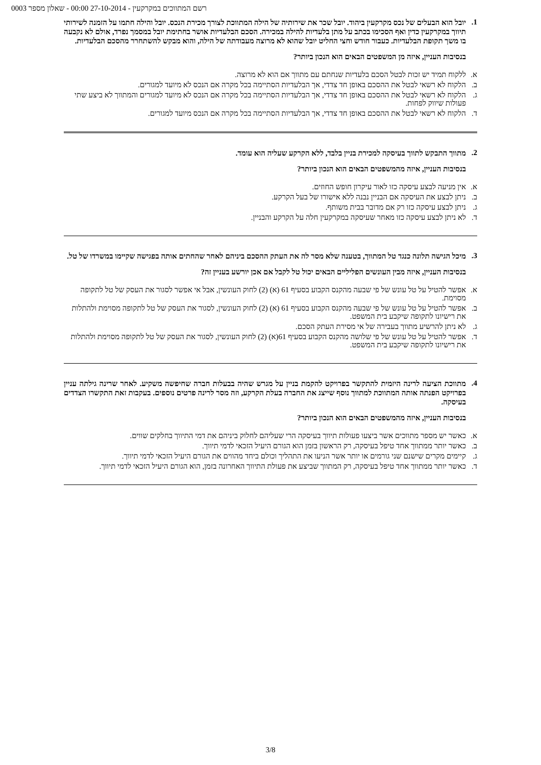רשם המתווכים במקרקעין - 27-10-2014 00:00 - שאלון מספר 0003
1.
יובל הוא הבעלים של נכס מקרקעין ביהוד. יובל שכר את שירותיה של הילה המתווכת לצורך מכירת הנכס. יובל והילה חתמו על הזמנה לשירותי תיווך במקרקעין כדין ואף הסכימו בכתב על מתן בלעדיות להילה במכירה. הסכם הבלעדיות אושר בחתימת יובל במסמך נפרד, אולם לא נקבעה בו משך תקופת הבלעדיות. כעבור חודש וחצי החליט יובל שהוא לא מרוצה מעבודתה של הילה, והוא מבקש להשתחרר מהסכם הבלעדיות.
בנסיבות העניין, איזה מן המשפטים הבאים הוא הנכון ביותר?
א. ללקוח תמיד יש זכות לבטל הסכם בלעדיות שנחתם עם מתווך אם הוא לא מרוצה.
ב. הלקוח לא רשאי לבטל את ההסכם באופן חד צדדי, אך הבלעדיות הסתיימה בכל מקרה אם הנכס לא מיועד למגורים.
ג. הלקוח לא רשאי לבטל את ההסכם באופן חד צדדי, אך הבלעדיות הסתיימה בכל מקרה אם הנכס לא מיועד למגורים והמתווך לא ביצע שתי פעולות שיווק לפחות.
ד. הלקוח לא רשאי לבטל את ההסכם באופן חד צדדי, אך הבלעדיות הסתיימה בכל מקרה אם הנכס מיועד למגורים.
2.
מתווך התבקש לתווך בעיסקה למכירת בניין בלבד, ללא הקרקע שעליה הוא עומד.
בנסיבות העניין, איזה מהמשפטים הבאים הוא הנכון ביותר?
א. אין מניעה לבצע עיסקה כזו לאור עיקרון חופש החוזים.
ב. ניתן לבצע את העיסקה אם הבניין נבנה ללא אישורו של בעל הקרקע.
ג. ניתן לבצע עיסקה כזו רק אם מדובר בבית משותף.
ד. לא ניתן לבצע עיסקה כזו מאחר שעיסקה במקרקעין חלה על הקרקע והבניין.
3.
מיכל הגישה תלונה כנגד טל המתווך, בטענה שלא מסר לה את העתק ההסכם ביניהם לאחר שהחתים אותה בפגישה שקיימו במשרדו של טל.
בנסיבות העניין, איזה מבין העונשים הפליליים הבאים יכול טל לקבל אם אכן יורשע בעניין זה?
א. אפשר להטיל על טל עונש של פי שבעה מהקנס הקבוע בסעיף 61 (א) (2) לחוק העונשין, אבל אי אפשר לסגור את העסק של טל לתקופה מסוימת.
ב. אפשר להטיל על טל עונש של פי שבעה מהקנס הקבוע בסעיף 61 (א) (2) לחוק העונשין, לסגור את העסק של טל לתקופה מסוימת ולהתלות את רישיונו לתקופה שיקבע בית המשפט.
ג. לא ניתן להרשיע מתווך בעבירה של אי מסירת העתק הסכם.
ד. אפשר להטיל על טל עונש של פי שלושה מהקנס הקבוע בסעיף 61(א) (2) לחוק העונשין, לסגור את העסק של טל לתקופה מסוימת ולהתלות את רישיונו לתקופה שיקבע בית המשפט.
4.
מתווכת הציעה לרינה היזמית להתקשר בפרויקט להקמת בניין על מגרש שהיה בבעלות חברה שחיפשה משקיע. לאחר שרינה גילתה עניין בפרויקט הפנתה אותה המתווכת למתווך נוסף שייצג את החברה בעלת הקרקע, וזה מסר לרינה פרטים נוספים. בעקבות זאת התקשרו הצדדים בעיסקה.
בנסיבות העניין, איזה מהמשפטים הבאים הוא הנכון ביותר?
א. כאשר יש מספר מתווכים אשר ביצעו פעולות תיווך בעיסקה הרי שעליהם לחלוק ביניהם את דמי התיווך בחלקים שווים.
ב. כאשר יותר ממתווך אחד טיפל בעיסקה, רק הראשון בזמן הוא הגורם היעיל הזכאי לדמי תיווך.
ג. קיימים מקרים שישנם שני גורמים או יותר אשר הניעו את התהליך וכולם ביחד מהווים את הגורם היעיל הזכאי לדמי תיווך.
ד. כאשר יותר ממתווך אחד טיפל בעיסקה, רק המתווך שביצע את פעולת התיווך האחרונה בזמן, הוא הגורם היעיל הזכאי לדמי תיווך.
3/8